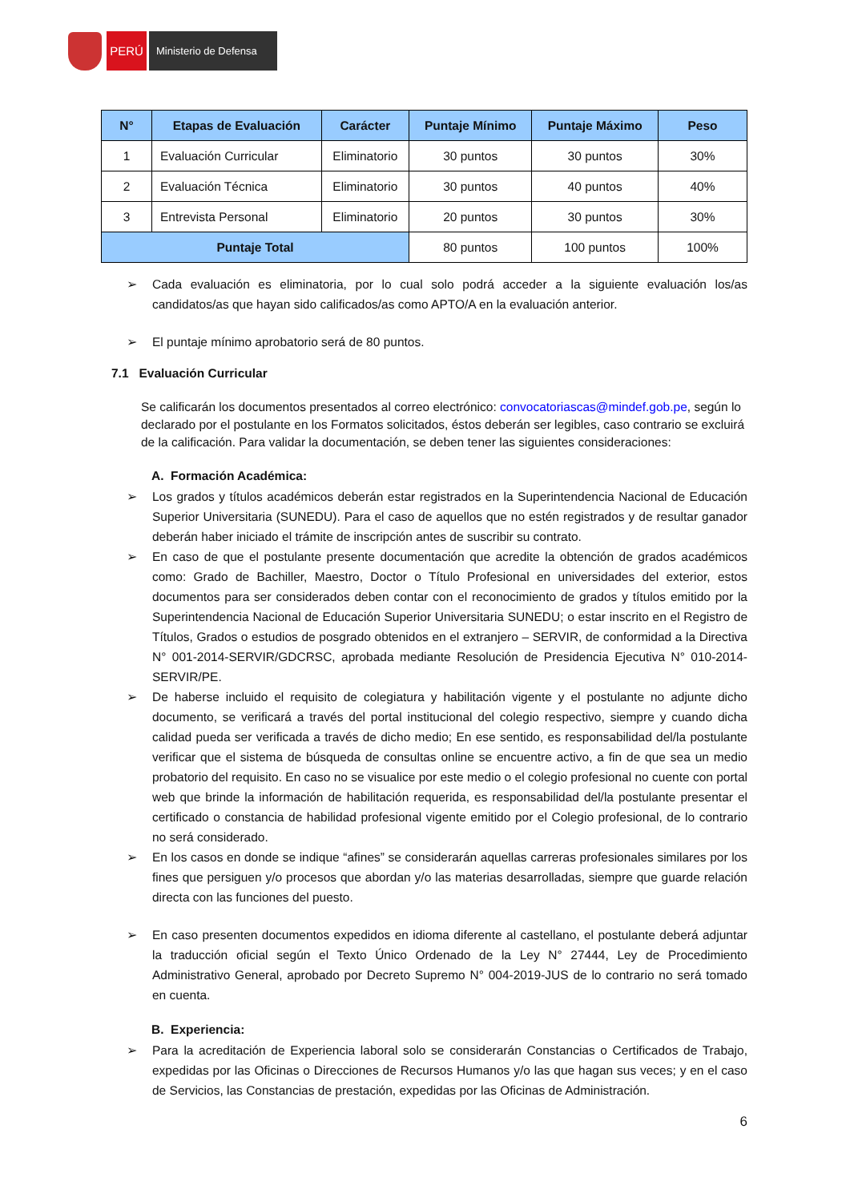PERÚ
Ministerio de Defensa
| N° | Etapas de Evaluación | Carácter | Puntaje Mínimo | Puntaje Máximo | Peso |
| --- | --- | --- | --- | --- | --- |
| 1 | Evaluación Curricular | Eliminatorio | 30 puntos | 30 puntos | 30% |
| 2 | Evaluación Técnica | Eliminatorio | 30 puntos | 40 puntos | 40% |
| 3 | Entrevista Personal | Eliminatorio | 20 puntos | 30 puntos | 30% |
| Puntaje Total | | | 80 puntos | 100 puntos | 100% |
➢ Cada evaluación es eliminatoria, por lo cual solo podrá acceder a la siguiente evaluación los/as candidatos/as que hayan sido calificados/as como APTO/A en la evaluación anterior.
➢ El puntaje mínimo aprobatorio será de 80 puntos.
7.1 Evaluación Curricular
Se calificarán los documentos presentados al correo electrónico: convocatoriascas@mindef.gob.pe, según lo declarado por el postulante en los Formatos solicitados, éstos deberán ser legibles, caso contrario se excluirá de la calificación. Para validar la documentación, se deben tener las siguientes consideraciones:
A. Formación Académica:
➢ Los grados y títulos académicos deberán estar registrados en la Superintendencia Nacional de Educación Superior Universitaria (SUNEDU). Para el caso de aquellos que no estén registrados y de resultar ganador deberán haber iniciado el trámite de inscripción antes de suscribir su contrato.
➢ En caso de que el postulante presente documentación que acredite la obtención de grados académicos como: Grado de Bachiller, Maestro, Doctor o Título Profesional en universidades del exterior, estos documentos para ser considerados deben contar con el reconocimiento de grados y títulos emitido por la Superintendencia Nacional de Educación Superior Universitaria SUNEDU; o estar inscrito en el Registro de Títulos, Grados o estudios de posgrado obtenidos en el extranjero – SERVIR, de conformidad a la Directiva N° 001-2014-SERVIR/GDCRSC, aprobada mediante Resolución de Presidencia Ejecutiva N° 010-2014- SERVIR/PE.
➢ De haberse incluido el requisito de colegiatura y habilitación vigente y el postulante no adjunte dicho documento, se verificará a través del portal institucional del colegio respectivo, siempre y cuando dicha calidad pueda ser verificada a través de dicho medio; En ese sentido, es responsabilidad del/la postulante verificar que el sistema de búsqueda de consultas online se encuentre activo, a fin de que sea un medio probatorio del requisito. En caso no se visualice por este medio o el colegio profesional no cuente con portal web que brinde la información de habilitación requerida, es responsabilidad del/la postulante presentar el certificado o constancia de habilidad profesional vigente emitido por el Colegio profesional, de lo contrario no será considerado.
➢ En los casos en donde se indique “afines” se considerarán aquellas carreras profesionales similares por los fines que persiguen y/o procesos que abordan y/o las materias desarrolladas, siempre que guarde relación directa con las funciones del puesto.
➢ En caso presenten documentos expedidos en idioma diferente al castellano, el postulante deberá adjuntar la traducción oficial según el Texto Único Ordenado de la Ley N° 27444, Ley de Procedimiento Administrativo General, aprobado por Decreto Supremo N° 004-2019-JUS de lo contrario no será tomado en cuenta.
B. Experiencia:
➢ Para la acreditación de Experiencia laboral solo se considerarán Constancias o Certificados de Trabajo, expedidas por las Oficinas o Direcciones de Recursos Humanos y/o las que hagan sus veces; y en el caso de Servicios, las Constancias de prestación, expedidas por las Oficinas de Administración.
6